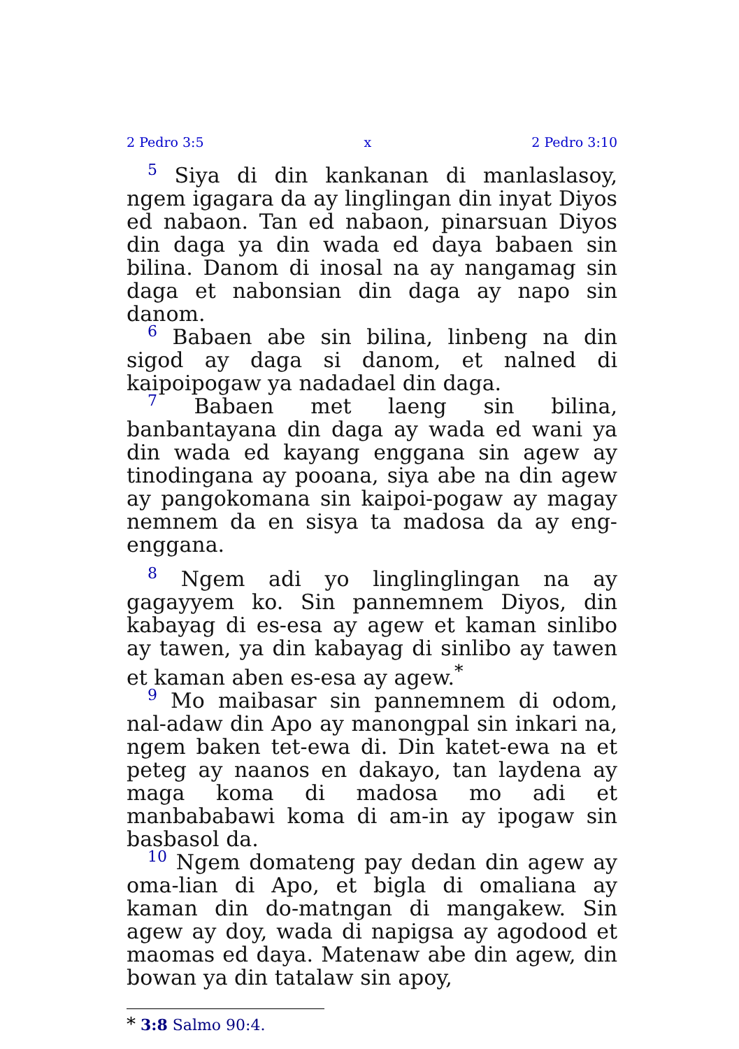2 Pedro 3:5 x 2 Pedro 3:10
5 Siya di din kankanan di manlaslasoy, ngem igagara da ay linglingan din inyat Diyos ed nabaon. Tan ed nabaon, pinarsuan Diyos din daga ya din wada ed daya babaen sin bilina. Danom di inosal na ay nangamag sin daga et nabonsian din daga ay napo sin danom.
6 Babaen abe sin bilina, linbeng na din sigod ay daga si danom, et nalned di kaipoipogaw ya nadadael din daga.
7 Babaen met laeng sin bilina, banbantayana din daga ay wada ed wani ya din wada ed kayang enggana sin agew ay tinodingana ay pooana, siya abe na din agew ay pangokomana sin kaipoi-pogaw ay magay nemnem da en sisya ta madosa da ay eng-enggana.
8 Ngem adi yo linglinglingan na ay gagayyem ko. Sin pannemnem Diyos, din kabayag di es-esa ay agew et kaman sinlibo ay tawen, ya din kabayag di sinlibo ay tawen et kaman aben es-esa ay agew.<sup>*</sup>
9 Mo maibasar sin pannemnem di odom, nal-adaw din Apo ay manongpal sin inkari na, ngem baken tet-ewa di. Din katet-ewa na et peteg ay naanos en dakayo, tan laydena ay maga koma di madosa mo adi et manbababawi koma di am-in ay ipogaw sin basbasol da.
10 Ngem domateng pay dedan din agew ay oma-lian di Apo, et bigla di omaliana ay kaman din do-matngan di mangakew. Sin agew ay doy, wada di napigsa ay agodood et maomas ed daya. Matenaw abe din agew, din bowan ya din tatalaw sin apoy,
* 3:8 Salmo 90:4.